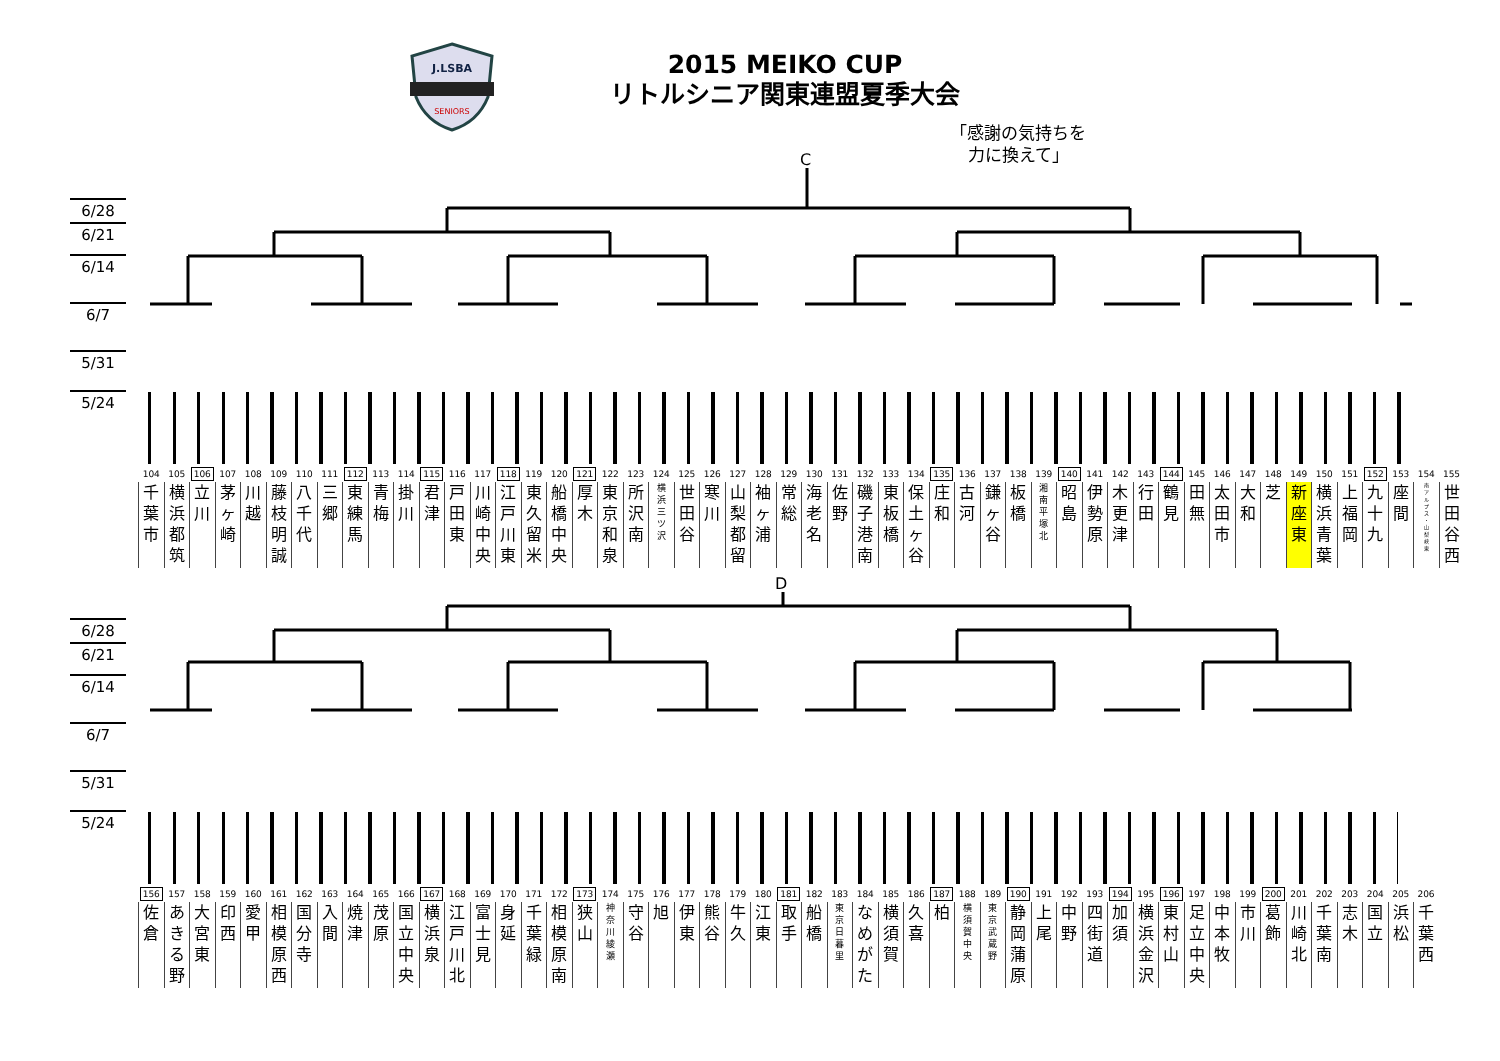J.LSBA
SENIORS
2015 MEIKO CUP
リトルシニア関東連盟夏季大会
「感謝の気持ちを
力に換えて」
C
6/28
6/21
6/14
6/7
5/31
5/24
| 104 | 105 | 106 | 107 | 108 | 109 | 110 | 111 | 112 | 113 | 114 | 115 | 116 | 117 | 118 | 119 | 120 | 121 | 122 | 123 | 124 | 125 | 126 | 127 | 128 | 129 | 130 | 131 | 132 | 133 | 134 | 135 | 136 | 137 | 138 | 139 | 140 | 141 | 142 | 143 | 144 | 145 | 146 | 147 | 148 | 149 | 150 | 151 | 152 | 153 | 154 | 155 |
| 千 葉 市 | 横 浜 都 筑 | 立 川 | 茅 ヶ 崎 | 川 越 | 藤 枝 明 誠 | 八 千 代 | 三 郷 | 東 練 馬 | 青 梅 | 掛 川 | 君 津 | 戸 田 東 | 川 崎 中 央 | 江 戸 川 東 | 東 久 留 米 | 船 橋 中 央 | 厚 木 | 東 京 和 泉 | 所 沢 南 | 横 浜 三 ツ 沢 | 世 田 谷 | 寒 川 | 山 梨 都 留 | 袖 ヶ 浦 | 常 総 | 海 老 名 | 佐 野 | 磯 子 港 南 | 東 板 橋 | 保 土 ヶ 谷 | 庄 和 | 古 河 | 鎌 ヶ 谷 | 板 橋 | 湘 南 平 塚 北 | 昭 島 | 伊 勢 原 | 木 更 津 | 行 田 | 鶴 見 | 田 無 | 太 田 市 | 大 和 | 芝 | 新 座 東 | 横 浜 青 葉 | 上 福 岡 | 九 十 九 | 座 間 | 南 ア ル プ ス ・ 山 梨 峡 東 | 世 田 谷 西 |
D
6/28
6/21
6/14
6/7
5/31
5/24
| 156 | 157 | 158 | 159 | 160 | 161 | 162 | 163 | 164 | 165 | 166 | 167 | 168 | 169 | 170 | 171 | 172 | 173 | 174 | 175 | 176 | 177 | 178 | 179 | 180 | 181 | 182 | 183 | 184 | 185 | 186 | 187 | 188 | 189 | 190 | 191 | 192 | 193 | 194 | 195 | 196 | 197 | 198 | 199 | 200 | 201 | 202 | 203 | 204 | 205 | 206 |
| 佐 倉 | あ き る 野 | 大 宮 東 | 印 西 | 愛 甲 | 相 模 原 西 | 国 分 寺 | 入 間 | 焼 津 | 茂 原 | 国 立 中 央 | 横 浜 泉 | 江 戸 川 北 | 富 士 見 | 身 延 | 千 葉 緑 | 相 模 原 南 | 狭 山 | 神 奈 川 綾 瀬 | 守 谷 | 旭 | 伊 東 | 熊 谷 | 牛 久 | 江 東 | 取 手 | 船 橋 | 東 京 日 暮 里 | な め が た | 横 須 賀 | 久 喜 | 柏 | 横 須 賀 中 央 | 東 京 武 蔵 野 | 静 岡 蒲 原 | 上 尾 | 中 野 | 四 街 道 | 加 須 | 横 浜 金 沢 | 東 村 山 | 足 立 中 央 | 中 本 牧 | 市 川 | 葛 飾 | 川 崎 北 | 千 葉 南 | 志 木 | 国 立 | 浜 松 | 千 葉 西 |